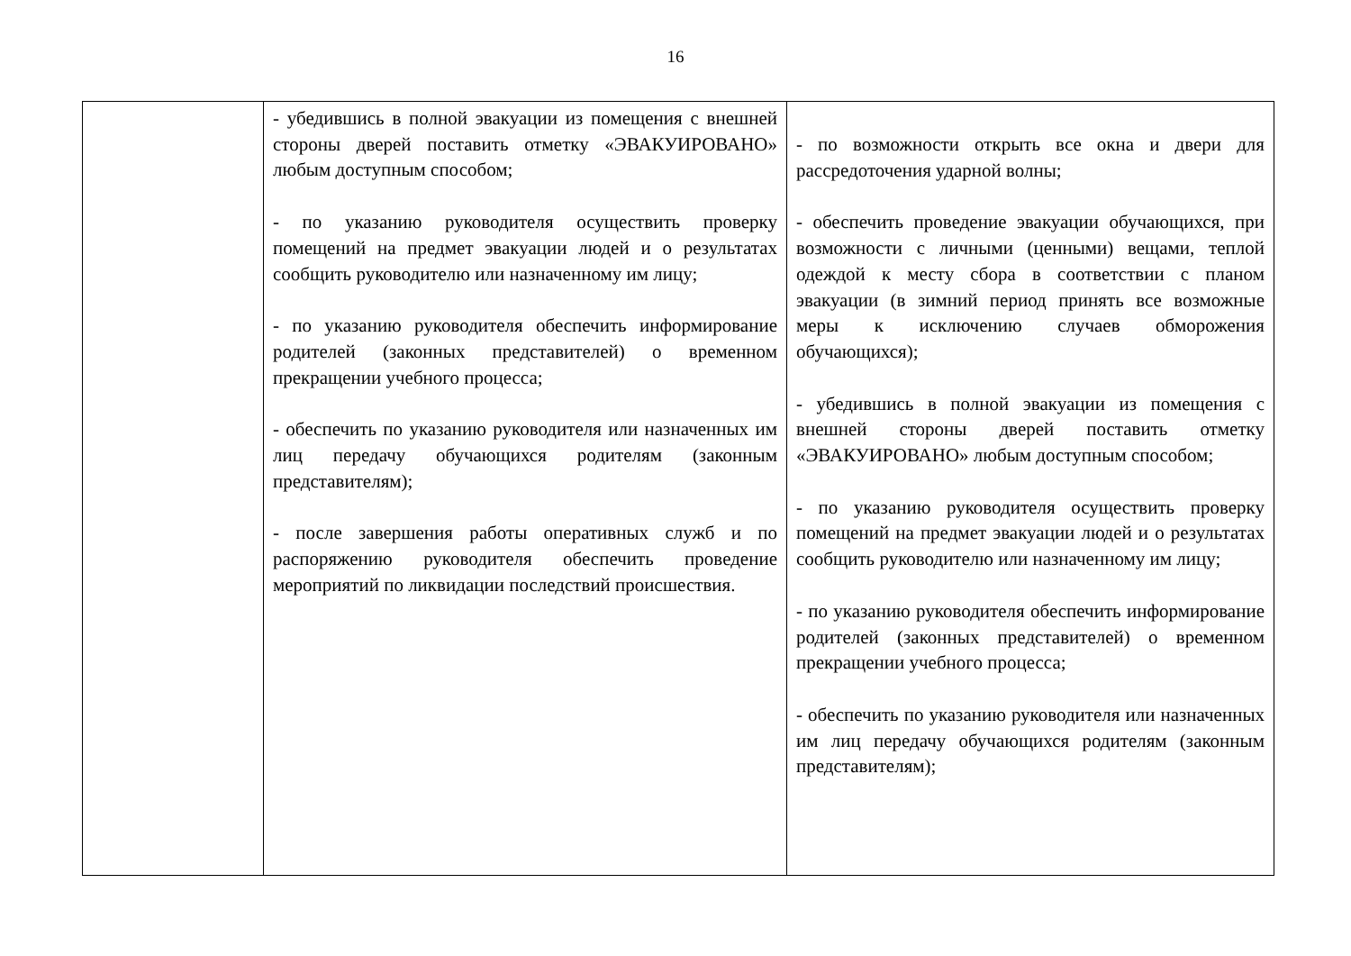16
| | - убедившись в полной эвакуации из помещения с внешней стороны дверей поставить отметку «ЭВАКУИРОВАНО» любым доступным способом; - по указанию руководителя осуществить проверку помещений на предмет эвакуации людей и о результатах сообщить руководителю или назначенному им лицу; - по указанию руководителя обеспечить информирование родителей (законных представителей) о временном прекращении учебного процесса; - обеспечить по указанию руководителя или назначенных им лиц передачу обучающихся родителям (законным представителям); - после завершения работы оперативных служб и по распоряжению руководителя обеспечить проведение мероприятий по ликвидации последствий происшествия. | - по возможности открыть все окна и двери для рассредоточения ударной волны; - обеспечить проведение эвакуации обучающихся, при возможности с личными (ценными) вещами, теплой одеждой к месту сбора в соответствии с планом эвакуации (в зимний период принять все возможные меры к исключению случаев обморожения обучающихся); - убедившись в полной эвакуации из помещения с внешней стороны дверей поставить отметку «ЭВАКУИРОВАНО» любым доступным способом; - по указанию руководителя осуществить проверку помещений на предмет эвакуации людей и о результатах сообщить руководителю или назначенному им лицу; - по указанию руководителя обеспечить информирование родителей (законных представителей) о временном прекращении учебного процесса; - обеспечить по указанию руководителя или назначенных им лиц передачу обучающихся родителям (законным представителям); |